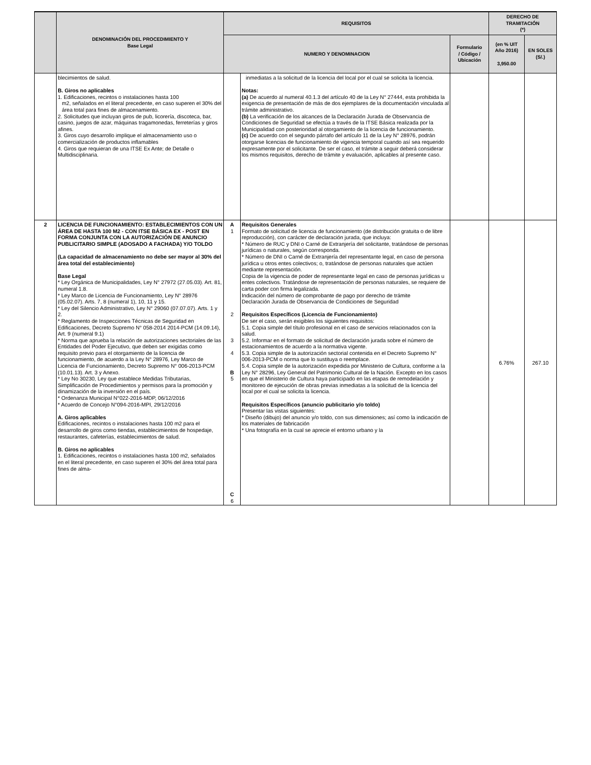| | DENOMINACIÓN DEL PROCEDIMIENTO Y Base Legal | REQUISITOS | | | DERECHO DE TRAMITACIÓN (*) | |
| --- | --- | --- | --- | --- | --- | --- |
| | | NUMERO Y DENOMINACION | | Formulario / Código / Ubicación | | |
| | | | | | (en % UIT Año 2016) 3,950.00 | EN SOLES (S/.) |
| | blecimientos de salud. B. Giros no aplicables 1. Edificaciones, recintos o instalaciones hasta 100 m2, señalados en el literal precedente, en caso superen el 30% del área total para fines de almacenamiento. 2. Solicitudes que incluyan giros de pub, licorería, discoteca, bar, casino, juegos de azar, máquinas tragamonedas, ferreterías y giros afines. 3. Giros cuyo desarrollo implique el almacenamiento uso o comercialización de productos inflamables 4. Giros que requieran de una ITSE Ex Ante; de Detalle o Multidisciplinaria. | | inmediatas a la solicitud de la licencia del local por el cual se solicita la licencia. Notas: (a) De acuerdo al numeral 40.1.3 del artículo 40 de la Ley N° 27444, esta prohibida la exigencia de presentación de más de dos ejemplares de la documentación vinculada al trámite administrativo. (b) La verificación de los alcances de la Declaración Jurada de Observancia de Condiciones de Seguridad se efectúa a través de la ITSE Básica realizada por la Municipalidad con posterioridad al otorgamiento de la licencia de funcionamiento. (c) De acuerdo con el segundo párrafo del artículo 11 de la Ley N° 28976, podrán otorgarse licencias de funcionamiento de vigencia temporal cuando así sea requerido expresamente por el solicitante. De ser el caso, el trámite a seguir deberá considerar los mismos requisitos, derecho de trámite y evaluación, aplicables al presente caso. | | | |
| 2 | LICENCIA DE FUNCIONAMIENTO: ESTABLECIMIENTOS CON UN ÁREA DE HASTA 100 M2 - CON ITSE BÁSICA EX - POST EN FORMA CONJUNTA CON LA AUTORIZACIÓN DE ANUNCIO PUBLICITARIO SIMPLE (ADOSADO A FACHADA) Y/O TOLDO (La capacidad de almacenamiento no debe ser mayor al 30% del área total del establecimiento) Base Legal * Ley Orgánica de Municipalidades, Ley N° 27972 (27.05.03). Art. 81, numeral 1.8. * Ley Marco de Licencia de Funcionamiento, Ley N° 28976 (05.02.07). Arts. 7, 8 (numeral 1), 10, 11 y 15. * Ley del Silencio Administrativo, Ley N° 29060 (07.07.07). Arts. 1 y 2. * Reglamento de Inspecciones Técnicas de Seguridad en Edificaciones, Decreto Supremo N° 058-2014 2014-PCM (14.09.14), Art. 9 (numeral 9.1) * Norma que aprueba la relación de autorizaciones sectoriales de las Entidades del Poder Ejecutivo, que deben ser exigidas como requisito previo para el otorgamiento de la licencia de funcionamiento, de acuerdo a la Ley N° 28976, Ley Marco de Licencia de Funcionamiento, Decreto Supremo N° 006-2013-PCM (10.01.13). Art. 3 y Anexo. * Ley No 30230, Ley que establece Medidas Tributarias, Simplificación de Procedimientos y permisos para la promoción y dinamización de la inversión en el país. * Ordenanza Municipal N°022-2016-MDP, 06/12/2016 * Acuerdo de Concejo N°094-2016-MPI, 29/12/2016 A. Giros aplicables Edificaciones, recintos o instalaciones hasta 100 m2 para el desarrollo de giros como tiendas, establecimientos de hospedaje, restaurantes, cafeterías, establecimientos de salud. B. Giros no aplicables 1. Edificaciones, recintos o instalaciones hasta 100 m2, señalados en el literal precedente, en caso superen el 30% del área total para fines de alma- | A 1 2 3 4 B 5 C 6 | Requisitos Generales Formato de solicitud de licencia de funcionamiento (de distribución gratuita o de libre reproducción), con carácter de declaración jurada, que incluya: * Número de RUC y DNI o Carné de Extranjería del solicitante, tratándose de personas jurídicas o naturales, según corresponda. * Número de DNI o Carné de Extranjería del representante legal, en caso de persona jurídica u otros entes colectivos; o, tratándose de personas naturales que actúen mediante representación. Copia de la vigencia de poder de representante legal en caso de personas jurídicas u entes colectivos. Tratándose de representación de personas naturales, se requiere de carta poder con firma legalizada. Indicación del número de comprobante de pago por derecho de trámite Declaración Jurada de Observancia de Condiciones de Seguridad Requisitos Específicos (Licencia de Funcionamiento) De ser el caso, serán exigibles los siguientes requisitos: 5.1. Copia simple del título profesional en el caso de servicios relacionados con la salud. 5.2. Informar en el formato de solicitud de declaración jurada sobre el número de estacionamientos de acuerdo a la normativa vigente. 5.3. Copia simple de la autorización sectorial contenida en el Decreto Supremo N° 006-2013-PCM o norma que lo sustituya o reemplace. 5.4. Copia simple de la autorización expedida por Ministerio de Cultura, conforme a la Ley N° 28296, Ley General del Patrimonio Cultural de la Nación. Excepto en los casos en que el Ministerio de Cultura haya participado en las etapas de remodelación y monitoreo de ejecución de obras previas inmediatas a la solicitud de la licencia del local por el cual se solicita la licencia. Requisitos Específicos (anuncio publicitario y/o toldo) Presentar las vistas siguientes: * Diseño (dibujo) del anuncio y/o toldo, con sus dimensiones; así como la indicación de los materiales de fabricación * Una fotografía en la cual se aprecie el entorno urbano y la | | 6.76% | 267.10 |